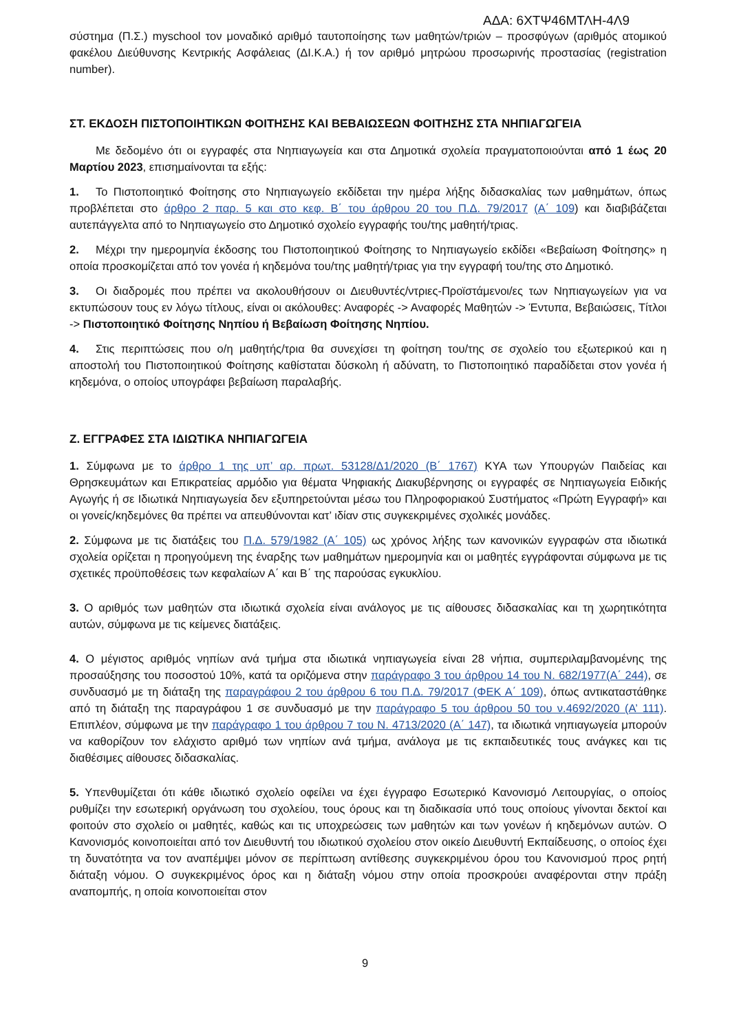ΑΔΑ: 6ΧΤΨ46ΜΤΛΗ-4Λ9
σύστημα (Π.Σ.) myschool τον μοναδικό αριθμό ταυτοποίησης των μαθητών/τριών – προσφύγων (αριθμός ατομικού φακέλου Διεύθυνσης Κεντρικής Ασφάλειας (ΔΙ.Κ.Α.) ή τον αριθμό μητρώου προσωρινής προστασίας (registration number).
ΣΤ. ΕΚΔΟΣΗ ΠΙΣΤΟΠΟΙΗΤΙΚΩΝ ΦΟΙΤΗΣΗΣ ΚΑΙ ΒΕΒΑΙΩΣΕΩΝ ΦΟΙΤΗΣΗΣ ΣΤΑ ΝΗΠΙΑΓΩΓΕΙΑ
Με δεδομένο ότι οι εγγραφές στα Νηπιαγωγεία και στα Δημοτικά σχολεία πραγματοποιούνται από 1 έως 20 Μαρτίου 2023, επισημαίνονται τα εξής:
1. Το Πιστοποιητικό Φοίτησης στο Νηπιαγωγείο εκδίδεται την ημέρα λήξης διδασκαλίας των μαθημάτων, όπως προβλέπεται στο άρθρο 2 παρ. 5 και στο κεφ. Β΄ του άρθρου 20 του Π.Δ. 79/2017 (Α΄ 109) και διαβιβάζεται αυτεπάγγελτα από το Νηπιαγωγείο στο Δημοτικό σχολείο εγγραφής του/της μαθητή/τριας.
2. Μέχρι την ημερομηνία έκδοσης του Πιστοποιητικού Φοίτησης το Νηπιαγωγείο εκδίδει «Βεβαίωση Φοίτησης» η οποία προσκομίζεται από τον γονέα ή κηδεμόνα του/της μαθητή/τριας για την εγγραφή του/της στο Δημοτικό.
3. Οι διαδρομές που πρέπει να ακολουθήσουν οι Διευθυντές/ντριες-Προϊστάμενοι/ες των Νηπιαγωγείων για να εκτυπώσουν τους εν λόγω τίτλους, είναι οι ακόλουθες: Αναφορές -> Αναφορές Μαθητών -> Έντυπα, Βεβαιώσεις, Τίτλοι -> Πιστοποιητικό Φοίτησης Νηπίου ή Βεβαίωση Φοίτησης Νηπίου.
4. Στις περιπτώσεις που ο/η μαθητής/τρια θα συνεχίσει τη φοίτηση του/της σε σχολείο του εξωτερικού και η αποστολή του Πιστοποιητικού Φοίτησης καθίσταται δύσκολη ή αδύνατη, το Πιστοποιητικό παραδίδεται στον γονέα ή κηδεμόνα, ο οποίος υπογράφει βεβαίωση παραλαβής.
Ζ. ΕΓΓΡΑΦΕΣ ΣΤΑ ΙΔΙΩΤΙΚΑ ΝΗΠΙΑΓΩΓΕΙΑ
1. Σύμφωνα με το άρθρο 1 της υπ’ αρ. πρωτ. 53128/Δ1/2020 (Β΄ 1767) ΚΥΑ των Υπουργών Παιδείας και Θρησκευμάτων και Επικρατείας αρμόδιο για θέματα Ψηφιακής Διακυβέρνησης οι εγγραφές σε Νηπιαγωγεία Ειδικής Αγωγής ή σε Ιδιωτικά Νηπιαγωγεία δεν εξυπηρετούνται μέσω του Πληροφοριακού Συστήματος «Πρώτη Εγγραφή» και οι γονείς/κηδεμόνες θα πρέπει να απευθύνονται κατ’ ιδίαν στις συγκεκριμένες σχολικές μονάδες.
2. Σύμφωνα με τις διατάξεις του Π.Δ. 579/1982 (Α΄ 105) ως χρόνος λήξης των κανονικών εγγραφών στα ιδιωτικά σχολεία ορίζεται η προηγούμενη της έναρξης των μαθημάτων ημερομηνία και οι μαθητές εγγράφονται σύμφωνα με τις σχετικές προϋποθέσεις των κεφαλαίων Α΄ και Β΄ της παρούσας εγκυκλίου.
3. Ο αριθμός των μαθητών στα ιδιωτικά σχολεία είναι ανάλογος με τις αίθουσες διδασκαλίας και τη χωρητικότητα αυτών, σύμφωνα με τις κείμενες διατάξεις.
4. Ο μέγιστος αριθμός νηπίων ανά τμήμα στα ιδιωτικά νηπιαγωγεία είναι 28 νήπια, συμπεριλαμβανομένης της προσαύξησης του ποσοστού 10%, κατά τα οριζόμενα στην παράγραφο 3 του άρθρου 14 του Ν. 682/1977(Α΄ 244), σε συνδυασμό με τη διάταξη της παραγράφου 2 του άρθρου 6 του Π.Δ. 79/2017 (ΦΕΚ Α΄ 109), όπως αντικαταστάθηκε από τη διάταξη της παραγράφου 1 σε συνδυασμό με την παράγραφο 5 του άρθρου 50 του ν.4692/2020 (Α’ 111). Επιπλέον, σύμφωνα με την παράγραφο 1 του άρθρου 7 του Ν. 4713/2020 (Α΄ 147), τα ιδιωτικά νηπιαγωγεία μπορούν να καθορίζουν τον ελάχιστο αριθμό των νηπίων ανά τμήμα, ανάλογα με τις εκπαιδευτικές τους ανάγκες και τις διαθέσιμες αίθουσες διδασκαλίας.
5. Υπενθυμίζεται ότι κάθε ιδιωτικό σχολείο οφείλει να έχει έγγραφο Εσωτερικό Κανονισμό Λειτουργίας, ο οποίος ρυθμίζει την εσωτερική οργάνωση του σχολείου, τους όρους και τη διαδικασία υπό τους οποίους γίνονται δεκτοί και φοιτούν στο σχολείο οι μαθητές, καθώς και τις υποχρεώσεις των μαθητών και των γονέων ή κηδεμόνων αυτών. Ο Κανονισμός κοινοποιείται από τον Διευθυντή του ιδιωτικού σχολείου στον οικείο Διευθυντή Εκπαίδευσης, ο οποίος έχει τη δυνατότητα να τον αναπέμψει μόνον σε περίπτωση αντίθεσης συγκεκριμένου όρου του Κανονισμού προς ρητή διάταξη νόμου. Ο συγκεκριμένος όρος και η διάταξη νόμου στην οποία προσκρούει αναφέρονται στην πράξη αναπομπής, η οποία κοινοποιείται στον
9